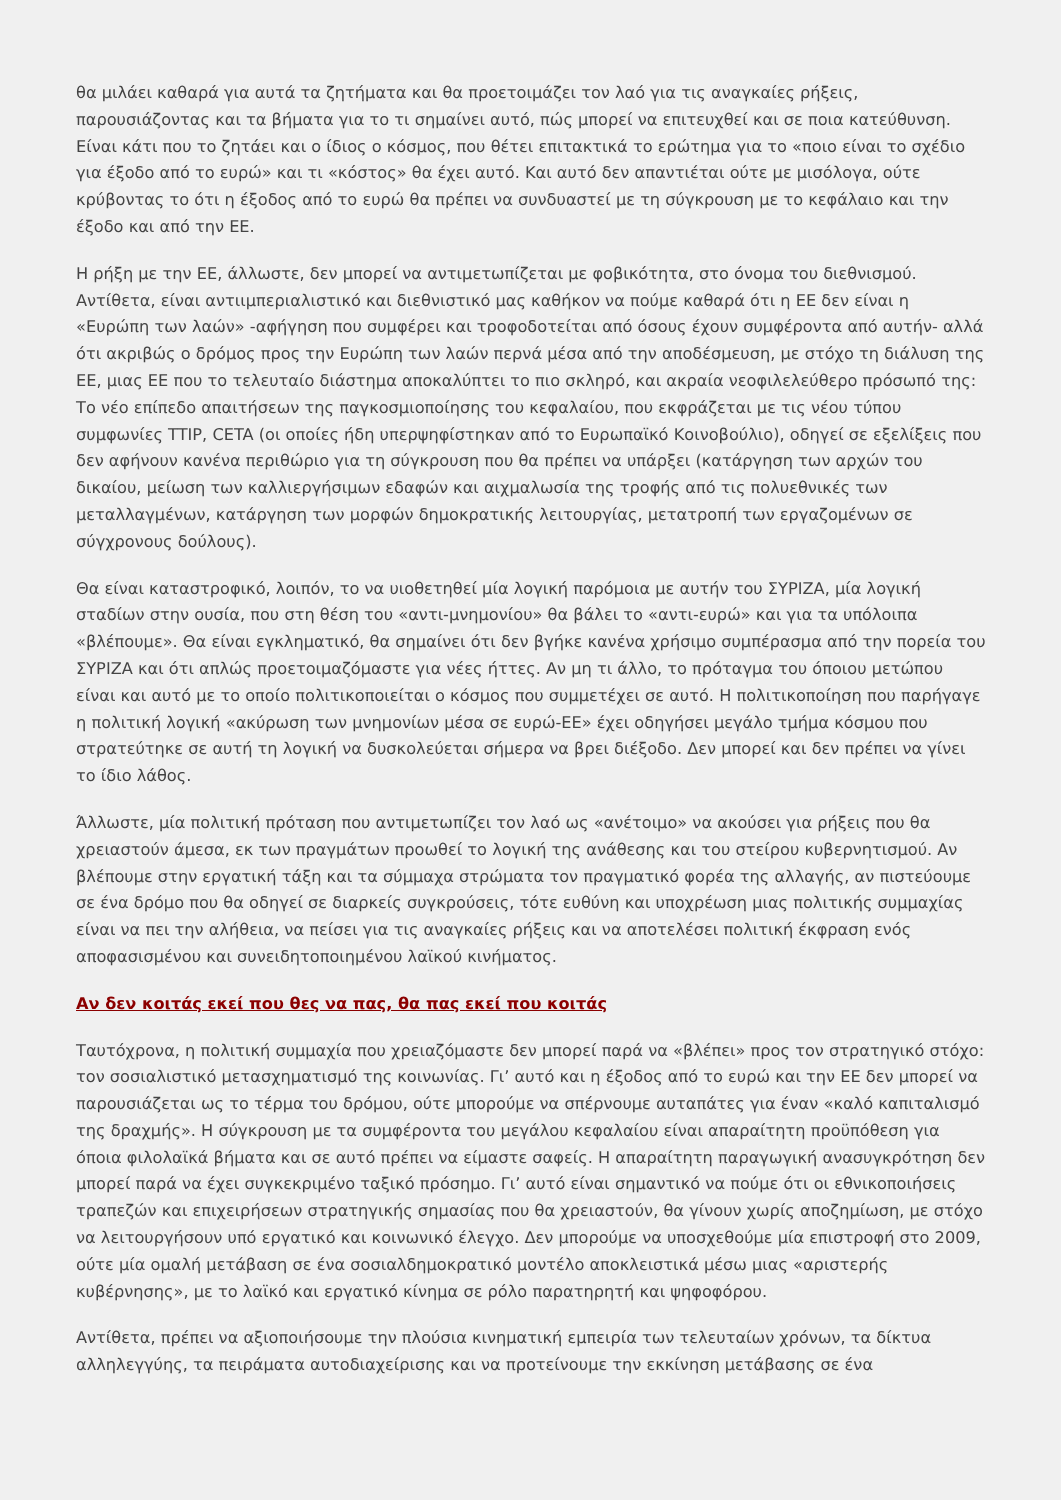θα μιλάει καθαρά για αυτά τα ζητήματα και θα προετοιμάζει τον λαό για τις αναγκαίες ρήξεις, παρουσιάζοντας και τα βήματα για το τι σημαίνει αυτό, πώς μπορεί να επιτευχθεί και σε ποια κατεύθυνση. Είναι κάτι που το ζητάει και ο ίδιος ο κόσμος, που θέτει επιτακτικά το ερώτημα για το «ποιο είναι το σχέδιο για έξοδο από το ευρώ» και τι «κόστος» θα έχει αυτό. Και αυτό δεν απαντιέται ούτε με μισόλογα, ούτε κρύβοντας το ότι η έξοδος από το ευρώ θα πρέπει να συνδυαστεί με τη σύγκρουση με το κεφάλαιο και την έξοδο και από την ΕΕ.
Η ρήξη με την ΕΕ, άλλωστε, δεν μπορεί να αντιμετωπίζεται με φοβικότητα, στο όνομα του διεθνισμού. Αντίθετα, είναι αντιιμπεριαλιστικό και διεθνιστικό μας καθήκον να πούμε καθαρά ότι η ΕΕ δεν είναι η «Ευρώπη των λαών» -αφήγηση που συμφέρει και τροφοδοτείται από όσους έχουν συμφέροντα από αυτήν- αλλά ότι ακριβώς ο δρόμος προς την Ευρώπη των λαών περνά μέσα από την αποδέσμευση, με στόχο τη διάλυση της ΕΕ, μιας ΕΕ που το τελευταίο διάστημα αποκαλύπτει το πιο σκληρό, και ακραία νεοφιλελεύθερο πρόσωπό της: Το νέο επίπεδο απαιτήσεων της παγκοσμιοποίησης του κεφαλαίου, που εκφράζεται με τις νέου τύπου συμφωνίες TTIP, CETA (οι οποίες ήδη υπερψηφίστηκαν από το Ευρωπαϊκό Κοινοβούλιο), οδηγεί σε εξελίξεις που δεν αφήνουν κανένα περιθώριο για τη σύγκρουση που θα πρέπει να υπάρξει (κατάργηση των αρχών του δικαίου, μείωση των καλλιεργήσιμων εδαφών και αιχμαλωσία της τροφής από τις πολυεθνικές των μεταλλαγμένων, κατάργηση των μορφών δημοκρατικής λειτουργίας, μετατροπή των εργαζομένων σε σύγχρονους δούλους).
Θα είναι καταστροφικό, λοιπόν, το να υιοθετηθεί μία λογική παρόμοια με αυτήν του ΣΥΡΙΖΑ, μία λογική σταδίων στην ουσία, που στη θέση του «αντι-μνημονίου» θα βάλει το «αντι-ευρώ» και για τα υπόλοιπα «βλέπουμε». Θα είναι εγκληματικό, θα σημαίνει ότι δεν βγήκε κανένα χρήσιμο συμπέρασμα από την πορεία του ΣΥΡΙΖΑ και ότι απλώς προετοιμαζόμαστε για νέες ήττες. Αν μη τι άλλο, το πρόταγμα του όποιου μετώπου είναι και αυτό με το οποίο πολιτικοποιείται ο κόσμος που συμμετέχει σε αυτό. Η πολιτικοποίηση που παρήγαγε η πολιτική λογική «ακύρωση των μνημονίων μέσα σε ευρώ-ΕΕ» έχει οδηγήσει μεγάλο τμήμα κόσμου που στρατεύτηκε σε αυτή τη λογική να δυσκολεύεται σήμερα να βρει διέξοδο. Δεν μπορεί και δεν πρέπει να γίνει το ίδιο λάθος.
Άλλωστε, μία πολιτική πρόταση που αντιμετωπίζει τον λαό ως «ανέτοιμο» να ακούσει για ρήξεις που θα χρειαστούν άμεσα, εκ των πραγμάτων προωθεί το λογική της ανάθεσης και του στείρου κυβερνητισμού. Αν βλέπουμε στην εργατική τάξη και τα σύμμαχα στρώματα τον πραγματικό φορέα της αλλαγής, αν πιστεύουμε σε ένα δρόμο που θα οδηγεί σε διαρκείς συγκρούσεις, τότε ευθύνη και υποχρέωση μιας πολιτικής συμμαχίας είναι να πει την αλήθεια, να πείσει για τις αναγκαίες ρήξεις και να αποτελέσει πολιτική έκφραση ενός αποφασισμένου και συνειδητοποιημένου λαϊκού κινήματος.
Αν δεν κοιτάς εκεί που θες να πας, θα πας εκεί που κοιτάς
Ταυτόχρονα, η πολιτική συμμαχία που χρειαζόμαστε δεν μπορεί παρά να «βλέπει» προς τον στρατηγικό στόχο: τον σοσιαλιστικό μετασχηματισμό της κοινωνίας. Γι’ αυτό και η έξοδος από το ευρώ και την ΕΕ δεν μπορεί να παρουσιάζεται ως το τέρμα του δρόμου, ούτε μπορούμε να σπέρνουμε αυταπάτες για έναν «καλό καπιταλισμό της δραχμής». Η σύγκρουση με τα συμφέροντα του μεγάλου κεφαλαίου είναι απαραίτητη προϋπόθεση για όποια φιλολαϊκά βήματα και σε αυτό πρέπει να είμαστε σαφείς. Η απαραίτητη παραγωγική ανασυγκρότηση δεν μπορεί παρά να έχει συγκεκριμένο ταξικό πρόσημο. Γι’ αυτό είναι σημαντικό να πούμε ότι οι εθνικοποιήσεις τραπεζών και επιχειρήσεων στρατηγικής σημασίας που θα χρειαστούν, θα γίνουν χωρίς αποζημίωση, με στόχο να λειτουργήσουν υπό εργατικό και κοινωνικό έλεγχο. Δεν μπορούμε να υποσχεθούμε μία επιστροφή στο 2009, ούτε μία ομαλή μετάβαση σε ένα σοσιαλδημοκρατικό μοντέλο αποκλειστικά μέσω μιας «αριστερής κυβέρνησης», με το λαϊκό και εργατικό κίνημα σε ρόλο παρατηρητή και ψηφοφόρου.
Αντίθετα, πρέπει να αξιοποιήσουμε την πλούσια κινηματική εμπειρία των τελευταίων χρόνων, τα δίκτυα αλληλεγγύης, τα πειράματα αυτοδιαχείρισης και να προτείνουμε την εκκίνηση μετάβασης σε ένα